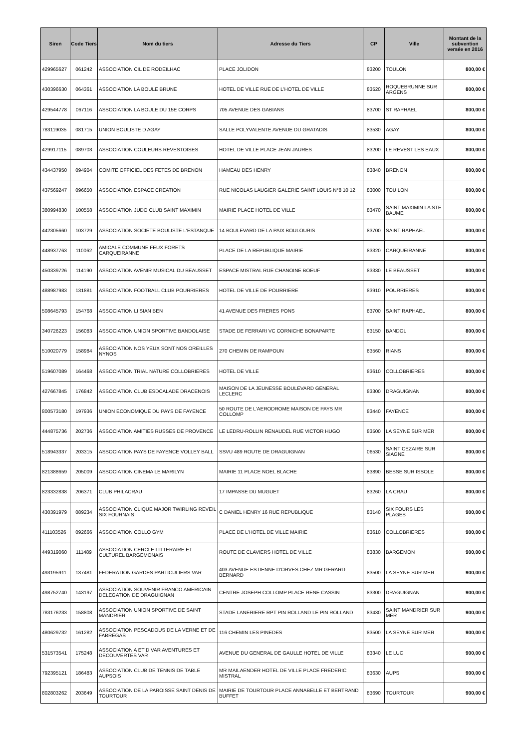| Siren | Code Tiers | Nom du tiers | Adresse du Tiers | CP | Ville | Montant de la subvention versée en 2016 |
| --- | --- | --- | --- | --- | --- | --- |
| 429965627 | 061242 | ASSOCIATION CIL DE RODEILHAC | PLACE JOLIDON | 83200 | TOULON | 800,00 € |
| 430396630 | 064361 | ASSOCIATION LA BOULE BRUNE | HOTEL DE VILLE RUE DE L'HOTEL DE VILLE | 83520 | ROQUEBRUNNE SUR ARGENS | 800,00 € |
| 429544778 | 067116 | ASSOCIATION LA BOULE DU 15E CORPS | 705 AVENUE DES GABIANS | 83700 | ST RAPHAEL | 800,00 € |
| 783119035 | 081715 | UNION BOULISTE D AGAY | SALLE POLYVALENTE AVENUE DU GRATADIS | 83530 | AGAY | 800,00 € |
| 429917115 | 089703 | ASSOCIATION COULEURS REVESTOISES | HOTEL DE VILLE PLACE JEAN JAURES | 83200 | LE REVEST LES EAUX | 800,00 € |
| 434437950 | 094904 | COMITE OFFICIEL DES FETES DE BRENON | HAMEAU DES HENRY | 83840 | BRENON | 800,00 € |
| 437569247 | 096650 | ASSOCIATION ESPACE CREATION | RUE NICOLAS LAUGIER GALERIE SAINT LOUIS N°8 10 12 | 83000 | TOU LON | 800,00 € |
| 380994830 | 100558 | ASSOCIATION JUDO CLUB SAINT MAXIMIN | MAIRIE PLACE HOTEL DE VILLE | 83470 | SAINT MAXIMIN LA STE BAUME | 800,00 € |
| 442305660 | 103729 | ASSOCIATION SOCIETE BOULISTE L'ESTANQUE | 14 BOULEVARD DE LA PAIX BOULOURIS | 83700 | SAINT RAPHAEL | 800,00 € |
| 448937763 | 110062 | AMICALE COMMUNE FEUX FORETS CARQUEIRANNE | PLACE DE LA REPUBLIQUE MAIRIE | 83320 | CARQUEIRANNE | 800,00 € |
| 450339726 | 114190 | ASSOCIATION AVENIR MUSICAL DU BEAUSSET | ESPACE MISTRAL RUE CHANOINE BOEUF | 83330 | LE BEAUSSET | 800,00 € |
| 488987983 | 131881 | ASSOCIATION FOOTBALL CLUB POURRIERES | HOTEL DE VILLE DE POURRIERE | 83910 | POURRIERES | 800,00 € |
| 508645793 | 154768 | ASSOCIATION LI SIAN BEN | 41 AVENUE DES FRERES PONS | 83700 | SAINT RAPHAEL | 800,00 € |
| 340726223 | 156083 | ASSOCIATION UNION SPORTIVE BANDOLAISE | STADE DE FERRARI VC CORNICHE BONAPARTE | 83150 | BANDOL | 800,00 € |
| 510020779 | 158984 | ASSOCIATION NOS YEUX SONT NOS OREILLES NYNOS | 270 CHEMIN DE RAMPOUN | 83560 | RIANS | 800,00 € |
| 519607089 | 164468 | ASSOCIATION TRIAL NATURE COLLOBRIERES | HOTEL DE VILLE | 83610 | COLLOBRIERES | 800,00 € |
| 427667845 | 176842 | ASSOCIATION CLUB ESDCALADE DRACENOIS | MAISON DE LA JEUNESSE BOULEVARD GENERAL LECLERC | 83300 | DRAGUIGNAN | 800,00 € |
| 800573180 | 197936 | UNION ECONOMIQUE DU PAYS DE FAYENCE | 50 ROUTE DE L'AERODROME MAISON DE PAYS MR COLLOMP | 83440 | FAYENCE | 800,00 € |
| 444875736 | 202736 | ASSOCIATION AMITIES RUSSES DE PROVENCE | LE LEDRU-ROLLIN RENAUDEL RUE VICTOR HUGO | 83500 | LA SEYNE SUR MER | 800,00 € |
| 518943337 | 203315 | ASSOCIATION PAYS DE FAYENCE VOLLEY BALL | SSVU 489 ROUTE DE DRAGUIGNAN | 06530 | SAINT CEZAIRE SUR SIAGNE | 800,00 € |
| 821388659 | 205009 | ASSOCIATION CINEMA LE MARILYN | MAIRIE 11 PLACE NOEL BLACHE | 83890 | BESSE SUR ISSOLE | 800,00 € |
| 823332838 | 206371 | CLUB PHILACRAU | 17 IMPASSE DU MUGUET | 83260 | LA CRAU | 800,00 € |
| 430391979 | 089234 | ASSOCIATION CLIQUE MAJOR TWIRLING REVEIL SIX FOURNAIS | C DANIEL HENRY 16 RUE REPUBLIQUE | 83140 | SIX FOURS LES PLAGES | 900,00 € |
| 411103526 | 092666 | ASSOCIATION COLLO GYM | PLACE DE L'HOTEL DE VILLE MAIRIE | 83610 | COLLOBRIERES | 900,00 € |
| 449319060 | 111489 | ASSOCIATION CERCLE LITTERAIRE ET CULTUREL BARGEMONAIS | ROUTE DE CLAVIERS HOTEL DE VILLE | 83830 | BARGEMON | 900,00 € |
| 493195911 | 137481 | FEDERATION GARDES PARTICULIERS VAR | 403 AVENUE ESTIENNE D'ORVES CHEZ MR GERARD BERNARD | 83500 | LA SEYNE SUR MER | 900,00 € |
| 498752740 | 143197 | ASSOCIATION SOUVENIR FRANCO AMERICAIN DELEGATION DE DRAGUIGNAN | CENTRE JOSEPH COLLOMP PLACE RENE CASSIN | 83300 | DRAGUIGNAN | 900,00 € |
| 783176233 | 158808 | ASSOCIATION UNION SPORTIVE DE SAINT MANDRIER | STADE LANERIERE RPT PIN ROLLAND LE PIN ROLLAND | 83430 | SAINT MANDRIER SUR MER | 900,00 € |
| 480629732 | 161282 | ASSOCIATION PESCADOUS DE LA VERNE ET DE FABREGAS | 116 CHEMIN LES PINEDES | 83500 | LA SEYNE SUR MER | 900,00 € |
| 531573541 | 175248 | ASSOCIATION A ET D VAR AVENTURES ET DECOUVERTES VAR | AVENUE DU GENERAL DE GAULLE HOTEL DE VILLE | 83340 | LE LUC | 900,00 € |
| 792395121 | 186483 | ASSOCIATION CLUB DE TENNIS DE TABLE AUPSOIS | MR MAILAENDER HOTEL DE VILLE PLACE FREDERIC MISTRAL | 83630 | AUPS | 900,00 € |
| 802803262 | 203649 | ASSOCIATION DE LA PAROISSE SAINT DENIS DE TOURTOUR | MAIRIE DE TOURTOUR PLACE ANNABELLE ET BERTRAND BUFFET | 83690 | TOURTOUR | 900,00 € |